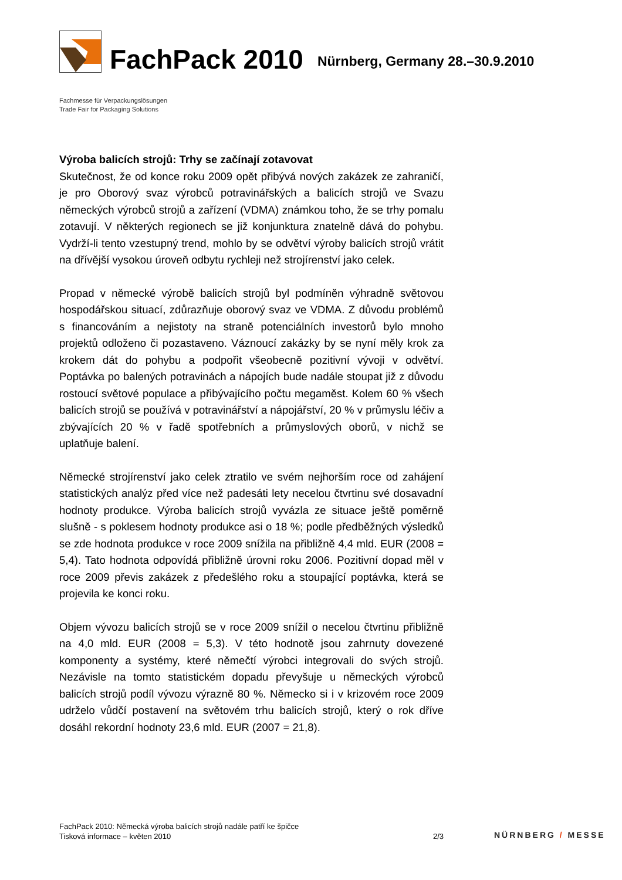FachPack 2010
Nürnberg, Germany 28.–30.9.2010
Fachmesse für Verpackungslösungen
Trade Fair for Packaging Solutions
Výroba balicích strojů: Trhy se začínají zotavovat
Skutečnost, že od konce roku 2009 opět přibývá nových zakázek ze zahraničí, je pro Oborový svaz výrobců potravinářských a balicích strojů ve Svazu německých výrobců strojů a zařízení (VDMA) známkou toho, že se trhy pomalu zotavují. V některých regionech se již konjunktura znatelně dává do pohybu. Vydrží-li tento vzestupný trend, mohlo by se odvětví výroby balicích strojů vrátit na dřívější vysokou úroveň odbytu rychleji než strojírenství jako celek.
Propad v německé výrobě balicích strojů byl podmíněn výhradně světovou hospodářskou situací, zdůrazňuje oborový svaz ve VDMA. Z důvodu problémů s financováním a nejistoty na straně potenciálních investorů bylo mnoho projektů odloženo či pozastaveno. Váznoucí zakázky by se nyní měly krok za krokem dát do pohybu a podpořit všeobecně pozitivní vývoji v odvětví. Poptávka po balených potravinách a nápojích bude nadále stoupat již z důvodu rostoucí světové populace a přibývajícího počtu megaměst. Kolem 60 % všech balicích strojů se používá v potravinářství a nápojářství, 20 % v průmyslu léčiv a zbývajících 20 % v řadě spotřebních a průmyslových oborů, v nichž se uplatňuje balení.
Německé strojírenství jako celek ztratilo ve svém nejhorším roce od zahájení statistických analýz před více než padesáti lety necelou čtvrtinu své dosavadní hodnoty produkce. Výroba balicích strojů vyvázla ze situace ještě poměrně slušně - s poklesem hodnoty produkce asi o 18 %; podle předběžných výsledků se zde hodnota produkce v roce 2009 snížila na přibližně 4,4 mld. EUR (2008 = 5,4). Tato hodnota odpovídá přibližně úrovni roku 2006. Pozitivní dopad měl v roce 2009 převis zakázek z předešlého roku a stoupající poptávka, která se projevila ke konci roku.
Objem vývozu balicích strojů se v roce 2009 snížil o necelou čtvrtinu přibližně na 4,0 mld. EUR (2008 = 5,3). V této hodnotě jsou zahrnuty dovezené komponenty a systémy, které němečtí výrobci integrovali do svých strojů. Nezávisle na tomto statistickém dopadu převyšuje u německých výrobců balicích strojů podíl vývozu výrazně 80 %. Německo si i v krizovém roce 2009 udrželo vůdčí postavení na světovém trhu balicích strojů, který o rok dříve dosáhl rekordní hodnoty 23,6 mld. EUR (2007 = 21,8).
FachPack 2010: Německá výroba balicích strojů nadále patří ke špičce
Tisková informace – květen 2010
2/3
NÜRNBERG / MESSE